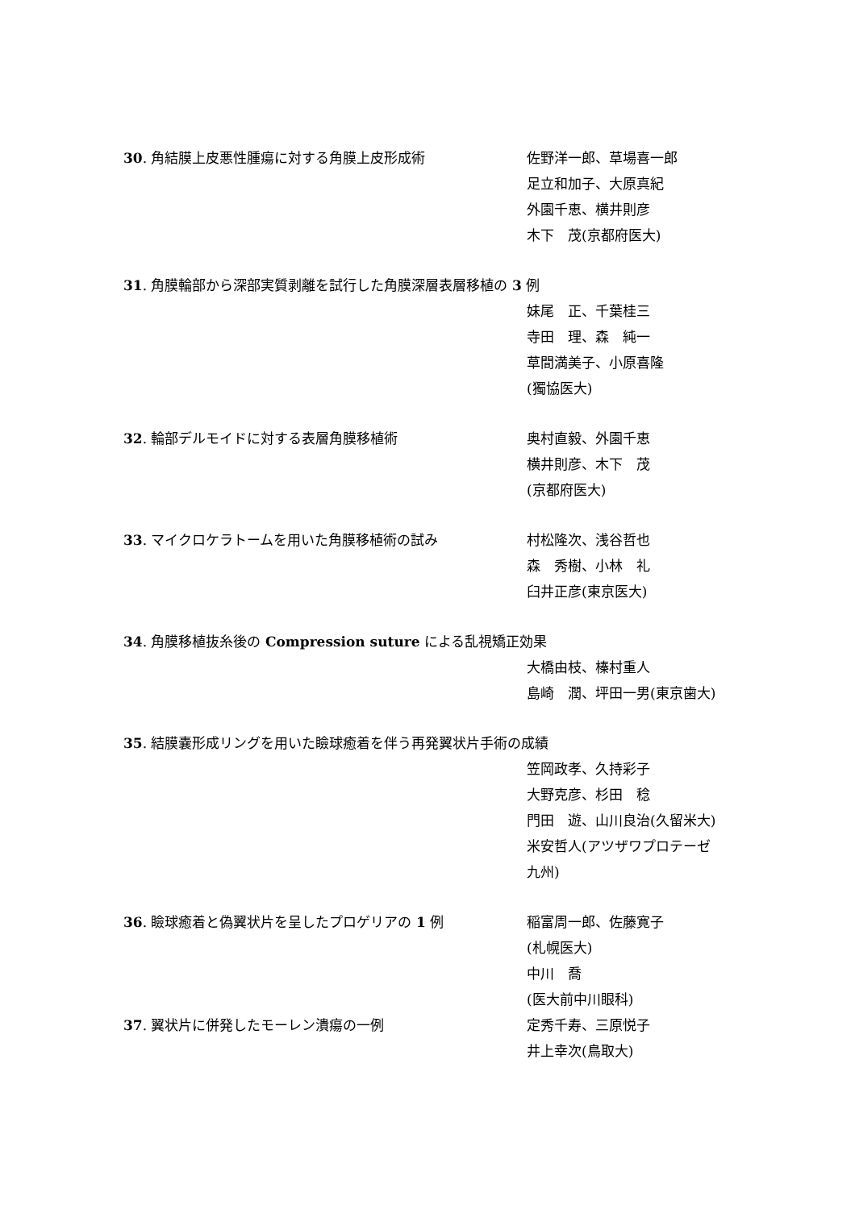30. 角結膜上皮悪性腫瘍に対する角膜上皮形成術 佐野洋一郎、草場喜一郎
足立和加子、大原真紀
外園千恵、横井則彦
木下　茂(京都府医大)
31. 角膜輪部から深部実質剥離を試行した角膜深層表層移植の 3 例
妹尾　正、千葉桂三
寺田　理、森　純一
草間満美子、小原喜隆
(獨協医大)
32. 輪部デルモイドに対する表層角膜移植術 奥村直毅、外園千恵
横井則彦、木下　茂
(京都府医大)
33. マイクロケラトームを用いた角膜移植術の試み 村松隆次、浅谷哲也
森　秀樹、小林　礼
臼井正彦(東京医大)
34. 角膜移植抜糸後の Compression suture による乱視矯正効果
大橋由枝、榛村重人
島崎　潤、坪田一男(東京歯大)
35. 結膜嚢形成リングを用いた瞼球癒着を伴う再発翼状片手術の成績
笠岡政孝、久持彩子
大野克彦、杉田　稔
門田　遊、山川良治(久留米大)
米安哲人(アツザワプロテーゼ
九州)
36. 瞼球癒着と偽翼状片を呈したプロゲリアの 1 例 稲富周一郎、佐藤寛子
(札幌医大)
中川　喬
(医大前中川眼科)
37. 翼状片に併発したモーレン潰瘍の一例 定秀千寿、三原悦子
井上幸次(鳥取大)